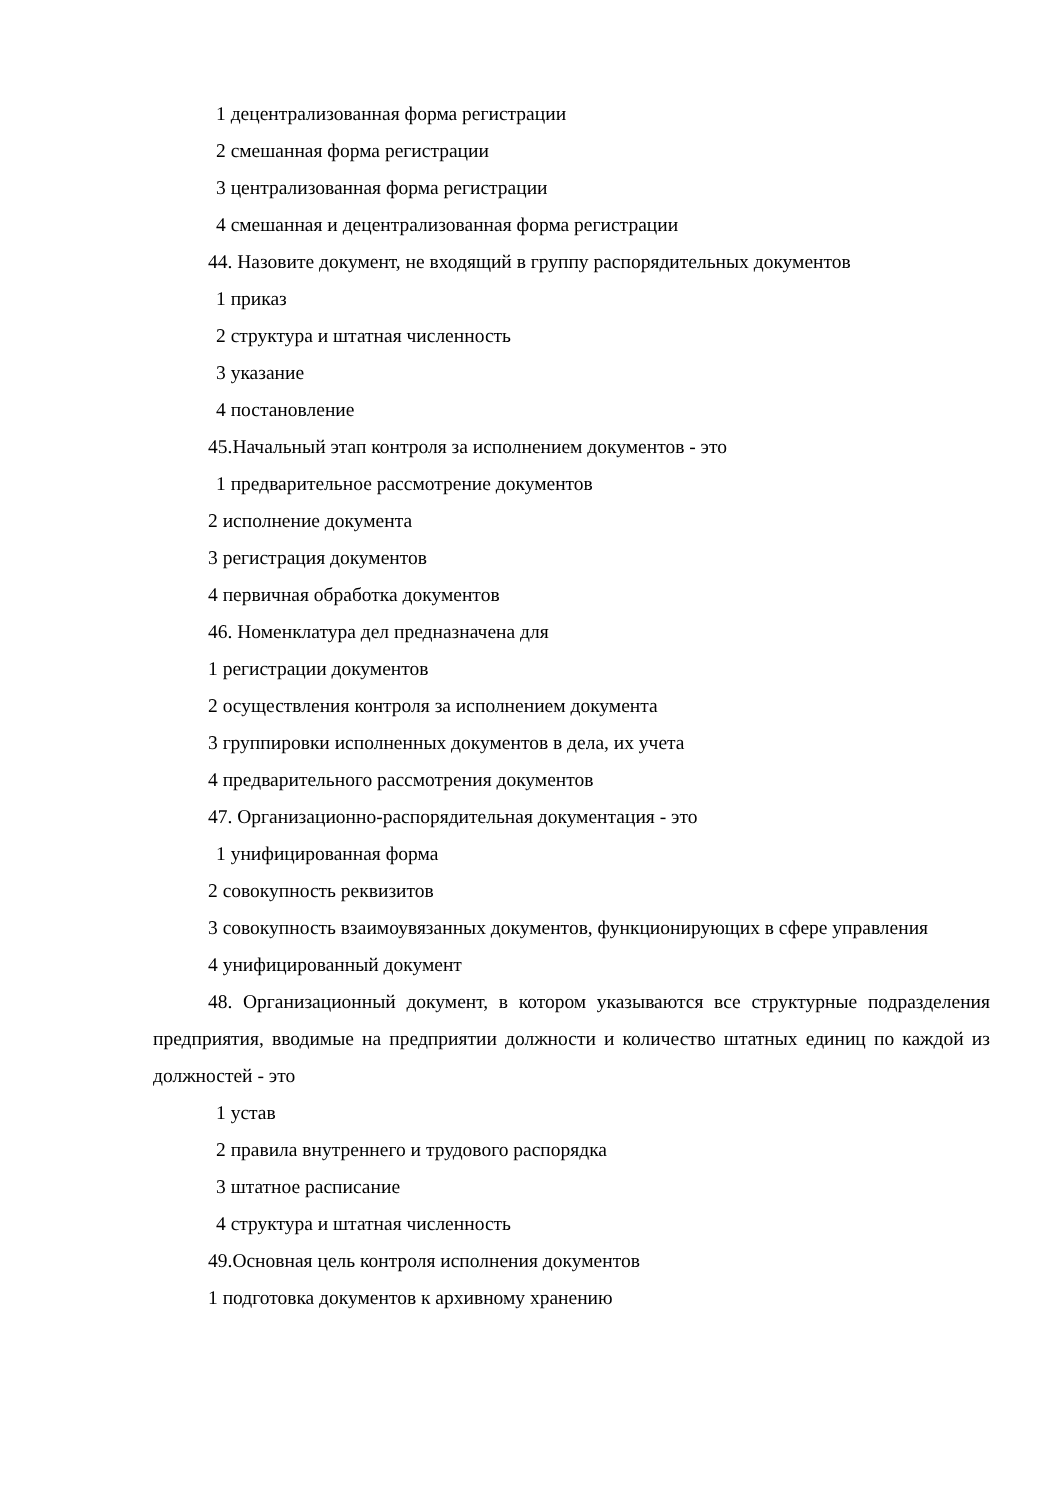1 децентрализованная форма регистрации
2 смешанная форма регистрации
3 централизованная форма регистрации
4 смешанная и децентрализованная форма регистрации
44. Назовите документ, не входящий в группу распорядительных документов
1 приказ
2 структура и штатная численность
3 указание
4 постановление
45.Начальный этап контроля за исполнением документов - это
1 предварительное рассмотрение документов
2 исполнение документа
3 регистрация документов
4 первичная обработка документов
46. Номенклатура дел предназначена для
1 регистрации документов
2 осуществления контроля за исполнением документа
3 группировки исполненных документов в дела, их учета
4 предварительного рассмотрения документов
47. Организационно-распорядительная документация - это
1 унифицированная форма
2 совокупность реквизитов
3 совокупность взаимоувязанных документов, функционирующих в сфере управления
4 унифицированный документ
48. Организационный документ, в котором указываются все структурные подразделения предприятия, вводимые на предприятии должности и количество штатных единиц по каждой из должностей - это
1 устав
2 правила внутреннего и трудового распорядка
3 штатное расписание
4 структура и штатная численность
49.Основная цель контроля исполнения документов
1 подготовка документов к архивному хранению